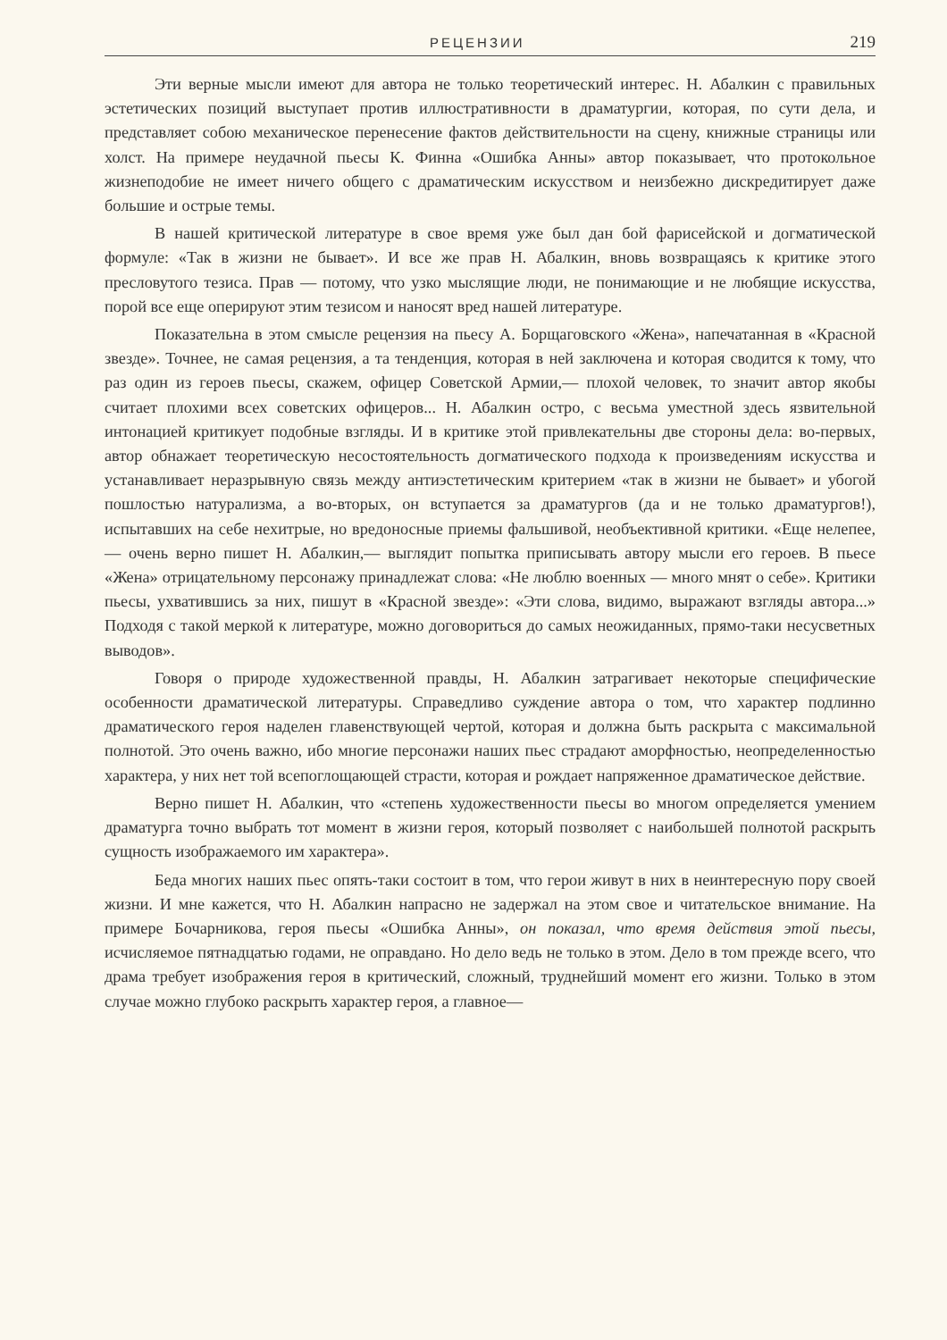РЕЦЕНЗИИ 219
Эти верные мысли имеют для автора не только теоретический интерес. Н. Абалкин с правильных эстетических позиций выступает против иллюстративности в драматургии, которая, по сути дела, и представляет собою механическое перенесение фактов действительности на сцену, книжные страницы или холст. На примере неудачной пьесы К. Финна «Ошибка Анны» автор показывает, что протокольное жизнеподобие не имеет ничего общего с драматическим искусством и неизбежно дискредитирует даже большие и острые темы.
В нашей критической литературе в свое время уже был дан бой фарисейской и догматической формуле: «Так в жизни не бывает». И все же прав Н. Абалкин, вновь возвращаясь к критике этого пресловутого тезиса. Прав — потому, что узко мыслящие люди, не понимающие и не любящие искусства, порой все еще оперируют этим тезисом и наносят вред нашей литературе.
Показательна в этом смысле рецензия на пьесу А. Борщаговского «Жена», напечатанная в «Красной звезде». Точнее, не самая рецензия, а та тенденция, которая в ней заключена и которая сводится к тому, что раз один из героев пьесы, скажем, офицер Советской Армии,— плохой человек, то значит автор якобы считает плохими всех советских офицеров... Н. Абалкин остро, с весьма уместной здесь язвительной интонацией критикует подобные взгляды. И в критике этой привлекательны две стороны дела: во-первых, автор обнажает теоретическую несостоятельность догматического подхода к произведениям искусства и устанавливает неразрывную связь между антиэстетическим критерием «так в жизни не бывает» и убогой пошлостью натурализма, а во-вторых, он вступается за драматургов (да и не только драматургов!), испытавших на себе нехитрые, но вредоносные приемы фальшивой, необъективной критики. «Еще нелепее,— очень верно пишет Н. Абалкин,— выглядит попытка приписывать автору мысли его героев. В пьесе «Жена» отрицательному персонажу принадлежат слова: «Не люблю военных — много мнят о себе». Критики пьесы, ухватившись за них, пишут в «Красной звезде»: «Эти слова, видимо, выражают взгляды автора...» Подходя с такой меркой к литературе, можно договориться до самых неожиданных, прямо-таки несусветных выводов».
Говоря о природе художественной правды, Н. Абалкин затрагивает некоторые специфические особенности драматической литературы. Справедливо суждение автора о том, что характер подлинно драматического героя наделен главенствующей чертой, которая и должна быть раскрыта с максимальной полнотой. Это очень важно, ибо многие персонажи наших пьес страдают аморфностью, неопределенностью характера, у них нет той всепоглощающей страсти, которая и рождает напряженное драматическое действие.
Верно пишет Н. Абалкин, что «степень художественности пьесы во многом определяется умением драматурга точно выбрать тот момент в жизни героя, который позволяет с наибольшей полнотой раскрыть сущность изображаемого им характера».
Беда многих наших пьес опять-таки состоит в том, что герои живут в них в неинтересную пору своей жизни. И мне кажется, что Н. Абалкин напрасно не задержал на этом свое и читательское внимание. На примере Бочарникова, героя пьесы «Ошибка Анны», он показал, что время действия этой пьесы, исчисляемое пятнадцатью годами, не оправдано. Но дело ведь не только в этом. Дело в том прежде всего, что драма требует изображения героя в критический, сложный, труднейший момент его жизни. Только в этом случае можно глубоко раскрыть характер героя, а главное—